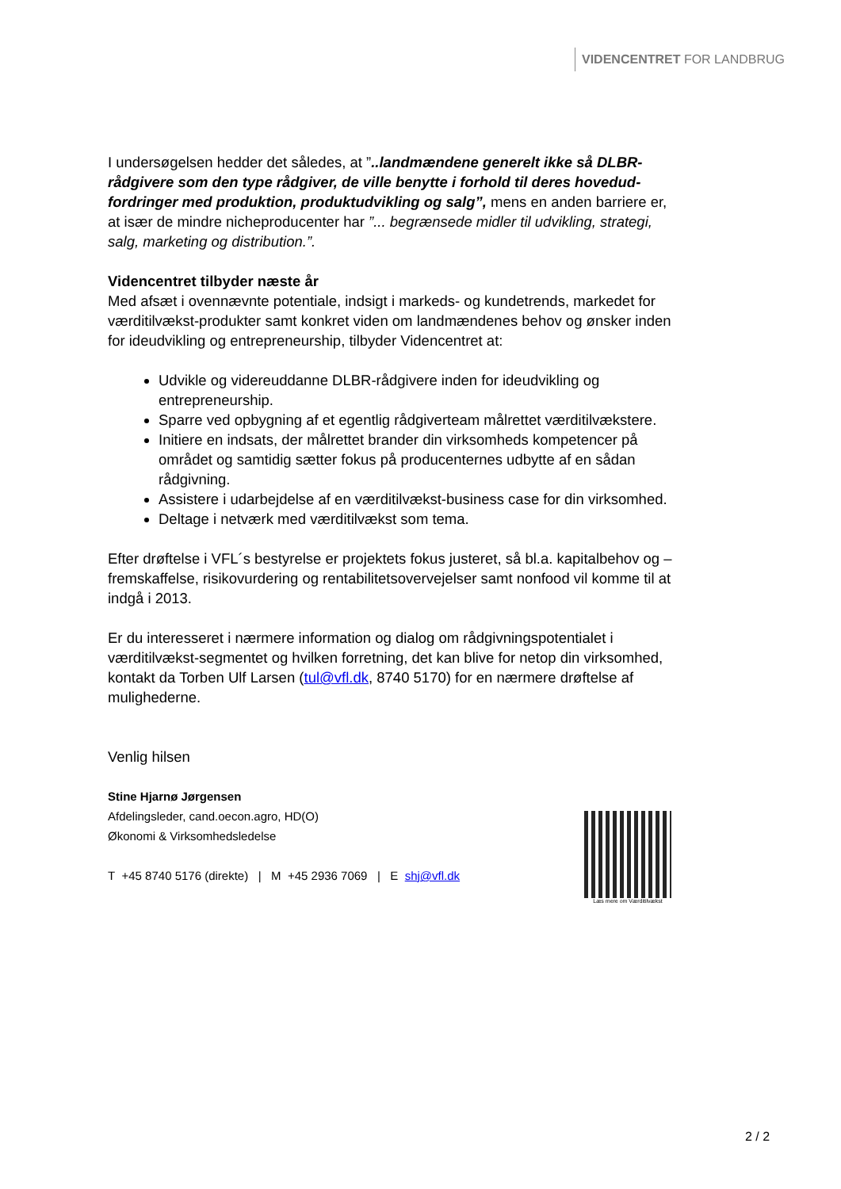VIDENCENTRET FOR LANDBRUG
I undersøgelsen hedder det således, at ”..landmændene generelt ikke så DLBR-rådgivere som den type rådgiver, de ville benytte i forhold til deres hovedud-fordringer med produktion, produktudvikling og salg”, mens en anden barriere er, at især de mindre nicheproducenter har ”... begrænsede midler til udvikling, strategi, salg, marketing og distribution.”.
Videncentret tilbyder næste år
Med afsæt i ovennævnte potentiale, indsigt i markeds- og kundetrends, markedet for værditilvækst-produkter samt konkret viden om landmændenes behov og ønsker inden for ideudvikling og entrepreneurship, tilbyder Videncentret at:
Udvikle og videreuddanne DLBR-rådgivere inden for ideudvikling og entrepreneurship.
Sparre ved opbygning af et egentlig rådgiverteam målrettet værditilvækstere.
Initiere en indsats, der målrettet brander din virksomheds kompetencer på området og samtidig sætter fokus på producenternes udbytte af en sådan rådgivning.
Assistere i udarbejdelse af en værditilvækst-business case for din virksomhed.
Deltage i netværk med værditilvækst som tema.
Efter drøftelse i VFL´s bestyrelse er projektets fokus justeret, så bl.a. kapitalbehov og –fremskaffelse, risikovurdering og rentabilitetsovervejelser samt nonfood vil komme til at indgå i 2013.
Er du interesseret i nærmere information og dialog om rådgivningspotentialet i værditilvækst-segmentet og hvilken forretning, det kan blive for netop din virksomhed, kontakt da Torben Ulf Larsen (tul@vfl.dk, 8740 5170) for en nærmere drøftelse af mulighederne.
Venlig hilsen
Stine Hjarnø Jørgensen
Afdelingsleder, cand.oecon.agro, HD(O)
Økonomi & Virksomhedsledelse
T +45 8740 5176 (direkte) | M +45 2936 7069 | E shj@vfl.dk
Læs mere om Værditilvækst
2 / 2